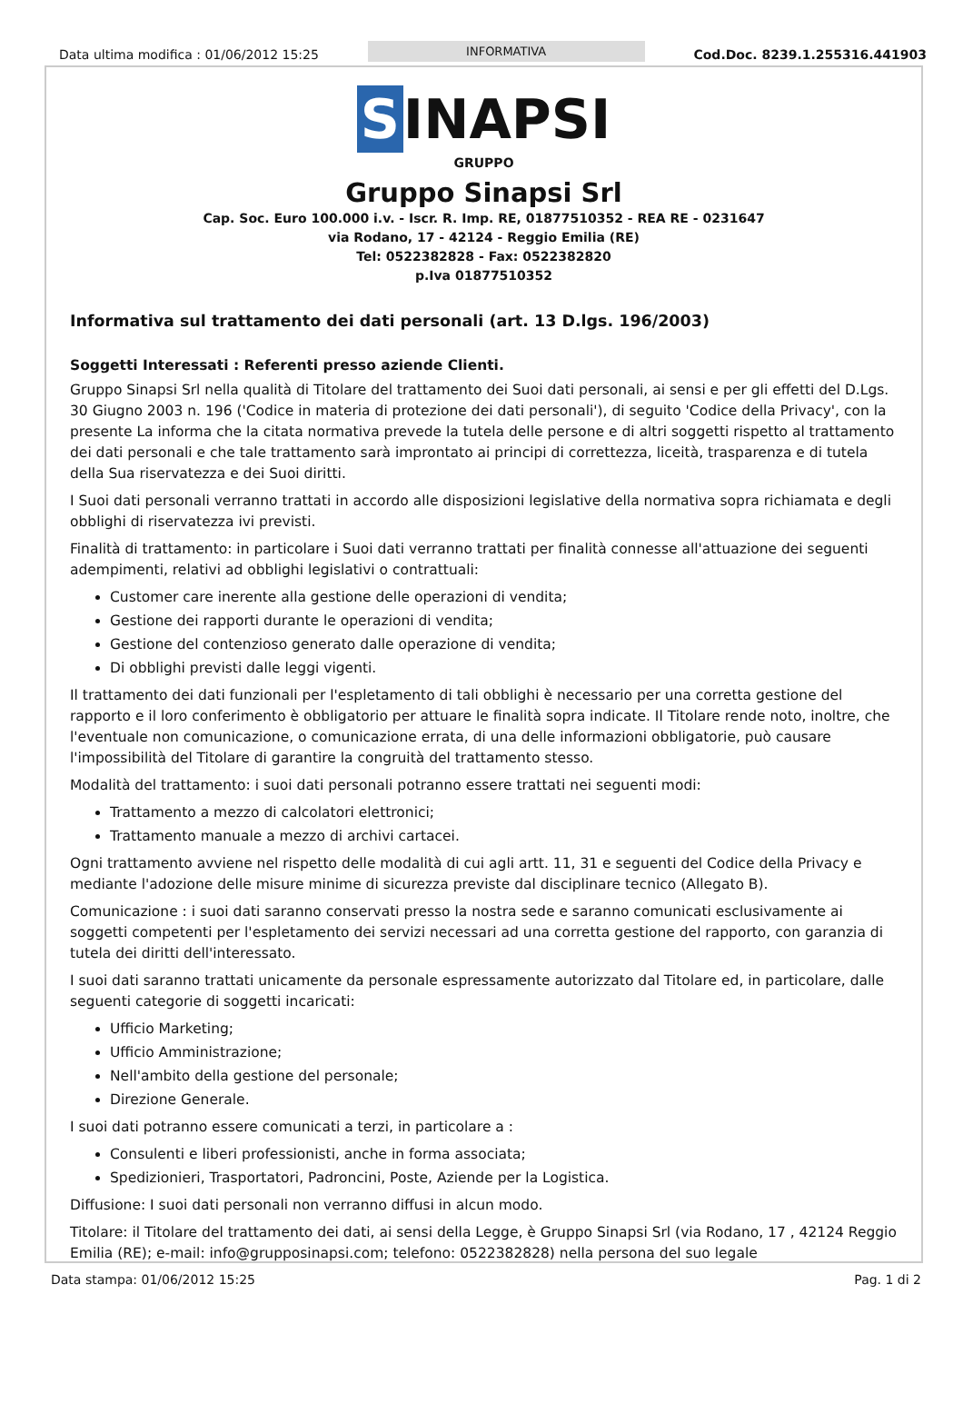Data ultima modifica : 01/06/2012 15:25
INFORMATIVA
Cod.Doc. 8239.1.255316.441903
S INAPSI
GRUPPO
Gruppo Sinapsi Srl
Cap. Soc. Euro 100.000 i.v. - Iscr. R. Imp. RE, 01877510352 - REA RE - 0231647
via Rodano, 17 - 42124 - Reggio Emilia (RE)
Tel: 0522382828 - Fax: 0522382820
p.Iva 01877510352
Informativa sul trattamento dei dati personali (art. 13 D.lgs. 196/2003)
Soggetti Interessati : Referenti presso aziende Clienti.
Gruppo Sinapsi Srl nella qualità di Titolare del trattamento dei Suoi dati personali, ai sensi e per gli effetti del D.Lgs. 30 Giugno 2003 n. 196 ('Codice in materia di protezione dei dati personali'), di seguito 'Codice della Privacy', con la presente La informa che la citata normativa prevede la tutela delle persone e di altri soggetti rispetto al trattamento dei dati personali e che tale trattamento sarà improntato ai principi di correttezza, liceità, trasparenza e di tutela della Sua riservatezza e dei Suoi diritti.
I Suoi dati personali verranno trattati in accordo alle disposizioni legislative della normativa sopra richiamata e degli obblighi di riservatezza ivi previsti.
Finalità di trattamento: in particolare i Suoi dati verranno trattati per finalità connesse all'attuazione dei seguenti adempimenti, relativi ad obblighi legislativi o contrattuali:
Customer care inerente alla gestione delle operazioni di vendita;
Gestione dei rapporti durante le operazioni di vendita;
Gestione del contenzioso generato dalle operazione di vendita;
Di obblighi previsti dalle leggi vigenti.
Il trattamento dei dati funzionali per l'espletamento di tali obblighi è necessario per una corretta gestione del rapporto e il loro conferimento è obbligatorio per attuare le finalità sopra indicate. Il Titolare rende noto, inoltre, che l'eventuale non comunicazione, o comunicazione errata, di una delle informazioni obbligatorie, può causare l'impossibilità del Titolare di garantire la congruità del trattamento stesso.
Modalità del trattamento: i suoi dati personali potranno essere trattati nei seguenti modi:
Trattamento a mezzo di calcolatori elettronici;
Trattamento manuale a mezzo di archivi cartacei.
Ogni trattamento avviene nel rispetto delle modalità di cui agli artt. 11, 31 e seguenti del Codice della Privacy e mediante l'adozione delle misure minime di sicurezza previste dal disciplinare tecnico (Allegato B).
Comunicazione : i suoi dati saranno conservati presso la nostra sede e saranno comunicati esclusivamente ai soggetti competenti per l'espletamento dei servizi necessari ad una corretta gestione del rapporto, con garanzia di tutela dei diritti dell'interessato.
I suoi dati saranno trattati unicamente da personale espressamente autorizzato dal Titolare ed, in particolare, dalle seguenti categorie di soggetti incaricati:
Ufficio Marketing;
Ufficio Amministrazione;
Nell'ambito della gestione del personale;
Direzione Generale.
I suoi dati potranno essere comunicati a terzi, in particolare a :
Consulenti e liberi professionisti, anche in forma associata;
Spedizionieri, Trasportatori, Padroncini, Poste, Aziende per la Logistica.
Diffusione: I suoi dati personali non verranno diffusi in alcun modo.
Titolare: il Titolare del trattamento dei dati, ai sensi della Legge, è Gruppo Sinapsi Srl (via Rodano, 17 , 42124 Reggio Emilia (RE); e-mail: info@grupposinapsi.com; telefono: 0522382828) nella persona del suo legale
Data stampa: 01/06/2012 15:25 Pag. 1 di 2